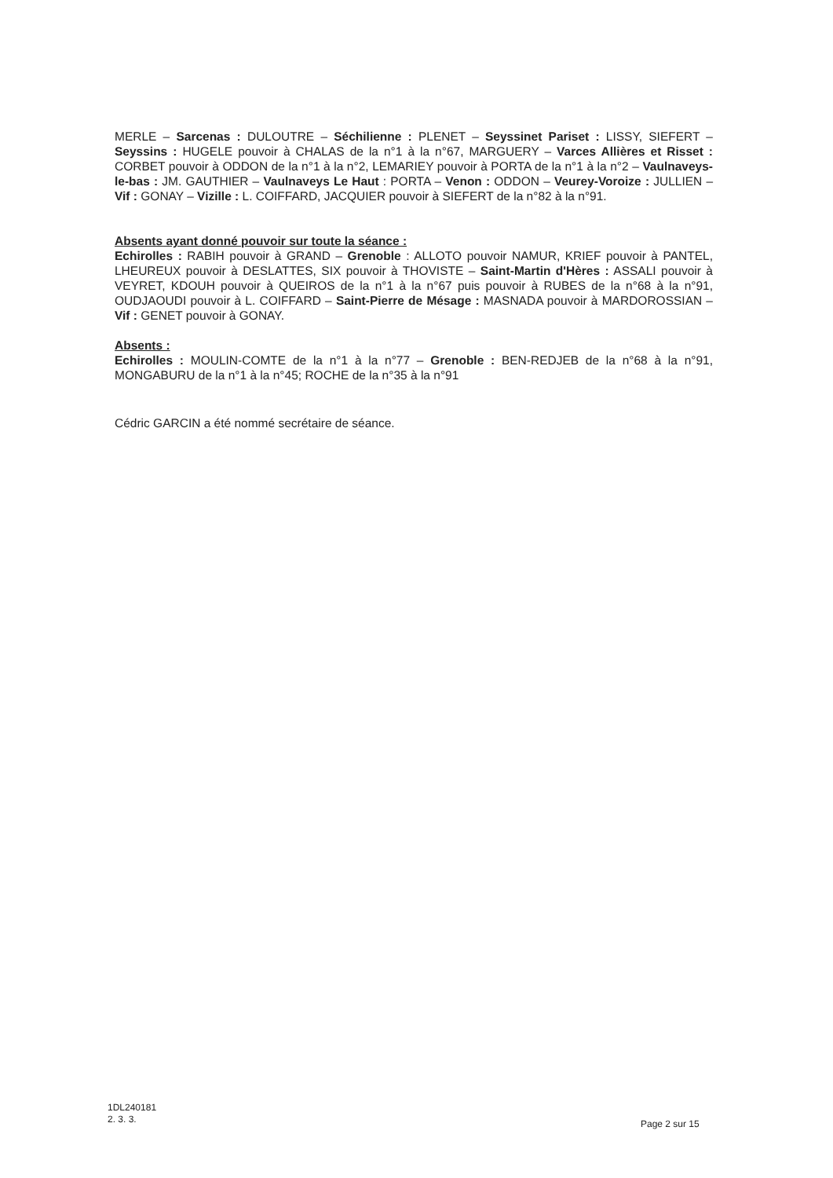MERLE – Sarcenas : DULOUTRE – Séchilienne : PLENET – Seyssinet Pariset : LISSY, SIEFERT – Seyssins : HUGELE pouvoir à CHALAS de la n°1 à la n°67, MARGUERY – Varces Allières et Risset : CORBET pouvoir à ODDON de la n°1 à la n°2, LEMARIEY pouvoir à PORTA de la n°1 à la n°2 – Vaulnaveys-le-bas : JM. GAUTHIER – Vaulnaveys Le Haut : PORTA – Venon : ODDON – Veurey-Voroize : JULLIEN – Vif : GONAY – Vizille : L. COIFFARD, JACQUIER pouvoir à SIEFERT de la n°82 à la n°91.
Absents ayant donné pouvoir sur toute la séance :
Echirolles : RABIH pouvoir à GRAND – Grenoble : ALLOTO pouvoir NAMUR, KRIEF pouvoir à PANTEL, LHEUREUX pouvoir à DESLATTES, SIX pouvoir à THOVISTE – Saint-Martin d'Hères : ASSALI pouvoir à VEYRET, KDOUH pouvoir à QUEIROS de la n°1 à la n°67 puis pouvoir à RUBES de la n°68 à la n°91, OUDJAOUDI pouvoir à L. COIFFARD – Saint-Pierre de Mésage : MASNADA pouvoir à MARDOROSSIAN – Vif : GENET pouvoir à GONAY.
Absents :
Echirolles : MOULIN-COMTE de la n°1 à la n°77 – Grenoble : BEN-REDJEB de la n°68 à la n°91, MONGABURU de la n°1 à la n°45; ROCHE de la n°35 à la n°91
Cédric GARCIN a été nommé secrétaire de séance.
1DL240181
2. 3. 3.
Page 2 sur 15